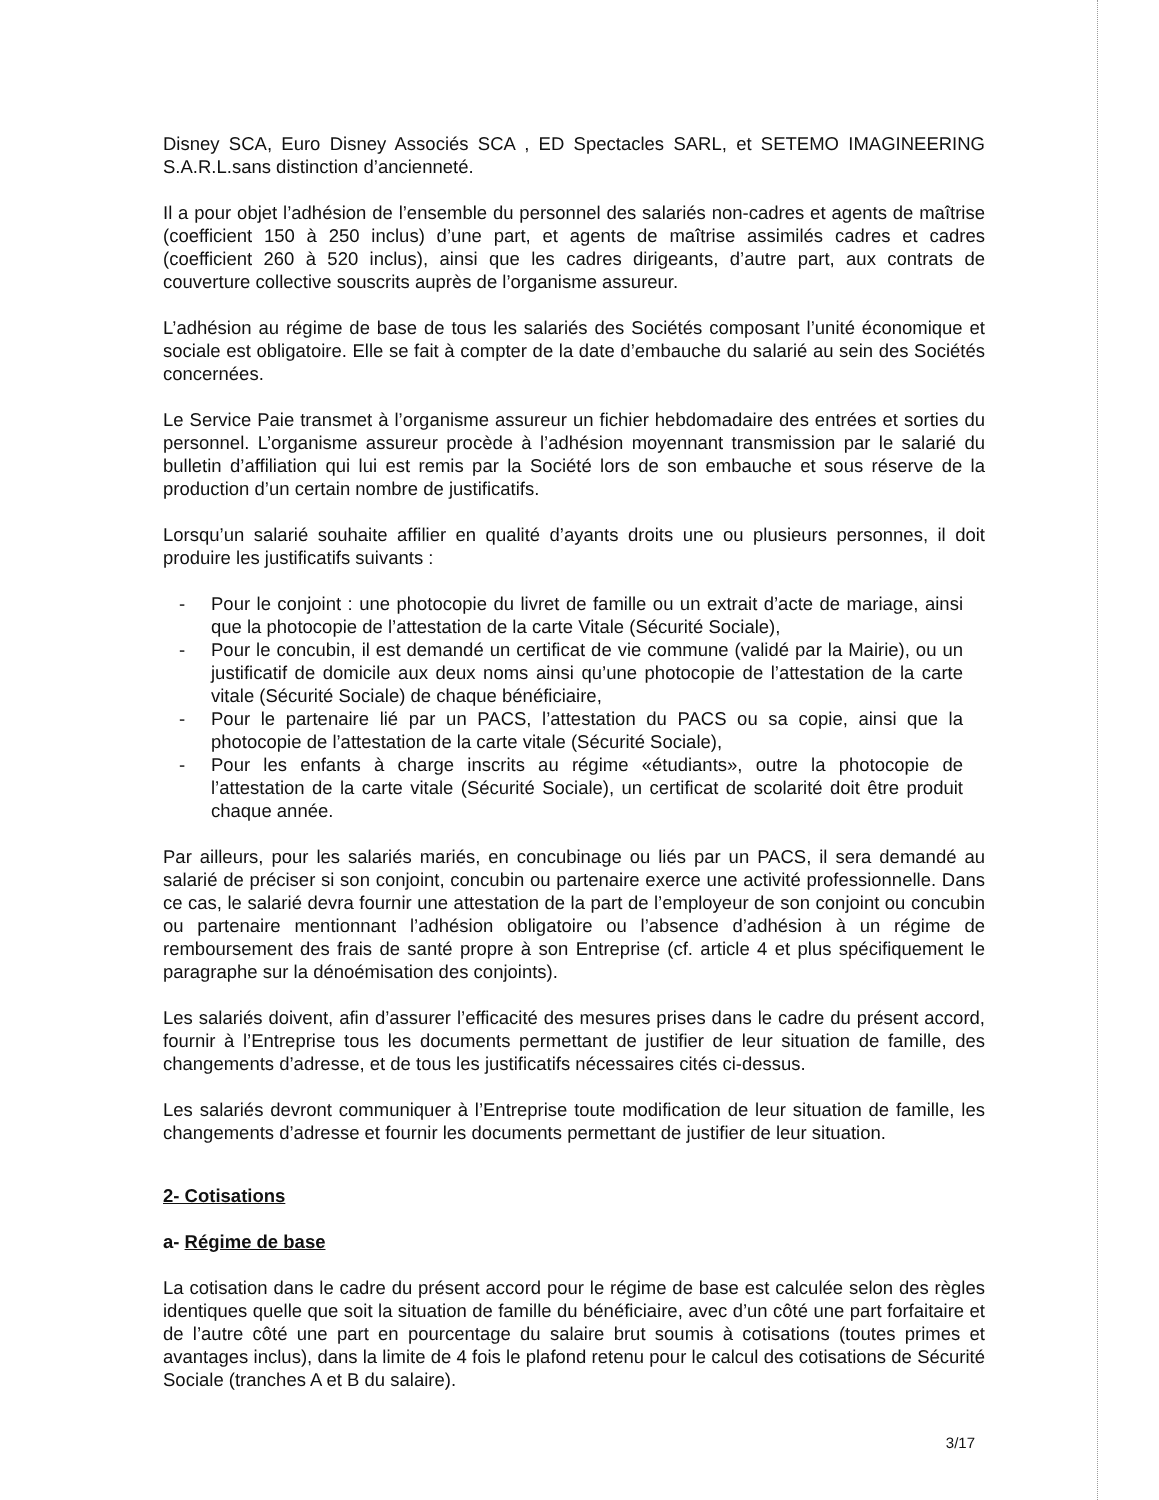Disney SCA, Euro Disney Associés SCA , ED Spectacles SARL, et SETEMO IMAGINEERING S.A.R.L.sans distinction d’ancienneté.
Il a pour objet l’adhésion de l’ensemble du personnel des salariés non-cadres et agents de maîtrise (coefficient 150 à 250 inclus) d’une part, et agents de maîtrise assimilés cadres et cadres (coefficient 260 à 520 inclus), ainsi que les cadres dirigeants, d’autre part, aux contrats de couverture collective souscrits auprès de l’organisme assureur.
L’adhésion au régime de base de tous les salariés des Sociétés composant l’unité économique et sociale est obligatoire. Elle se fait à compter de la date d’embauche du salarié au sein des Sociétés concernées.
Le Service Paie transmet à l’organisme assureur un fichier hebdomadaire des entrées et sorties du personnel. L’organisme assureur procède à l’adhésion moyennant transmission par le salarié du bulletin d’affiliation qui lui est remis par la Société lors de son embauche et sous réserve de la production d’un certain nombre de justificatifs.
Lorsqu’un salarié souhaite affilier en qualité d’ayants droits une ou plusieurs personnes, il doit produire les justificatifs suivants :
- Pour le conjoint : une photocopie du livret de famille ou un extrait d’acte de mariage, ainsi que la photocopie de l’attestation de la carte Vitale (Sécurité Sociale),
- Pour le concubin, il est demandé un certificat de vie commune (validé par la Mairie), ou un justificatif de domicile aux deux noms ainsi qu’une photocopie de l’attestation de la carte vitale (Sécurité Sociale) de chaque bénéficiaire,
- Pour le partenaire lié par un PACS, l’attestation du PACS ou sa copie, ainsi que la photocopie de l’attestation de la carte vitale (Sécurité Sociale),
- Pour les enfants à charge inscrits au régime «étudiants», outre la photocopie de l’attestation de la carte vitale (Sécurité Sociale), un certificat de scolarité doit être produit chaque année.
Par ailleurs, pour les salariés mariés, en concubinage ou liés par un PACS, il sera demandé au salarié de préciser si son conjoint, concubin ou partenaire exerce une activité professionnelle. Dans ce cas, le salarié devra fournir une attestation de la part de l’employeur de son conjoint ou concubin ou partenaire mentionnant l’adhésion obligatoire ou l’absence d’adhésion à un régime de remboursement des frais de santé propre à son Entreprise (cf. article 4 et plus spécifiquement le paragraphe sur la dénoémisation des conjoints).
Les salariés doivent, afin d’assurer l’efficacité des mesures prises dans le cadre du présent accord, fournir à l’Entreprise tous les documents permettant de justifier de leur situation de famille, des changements d’adresse, et de tous les justificatifs nécessaires cités ci-dessus.
Les salariés devront communiquer à l’Entreprise toute modification de leur situation de famille, les changements d’adresse et fournir les documents permettant de justifier de leur situation.
2- Cotisations
a- Régime de base
La cotisation dans le cadre du présent accord pour le régime de base est calculée selon des règles identiques quelle que soit la situation de famille du bénéficiaire, avec d’un côté une part forfaitaire et de l’autre côté une part en pourcentage du salaire brut soumis à cotisations (toutes primes et avantages inclus), dans la limite de 4 fois le plafond retenu pour le calcul des cotisations de Sécurité Sociale (tranches A et B du salaire).
3/17